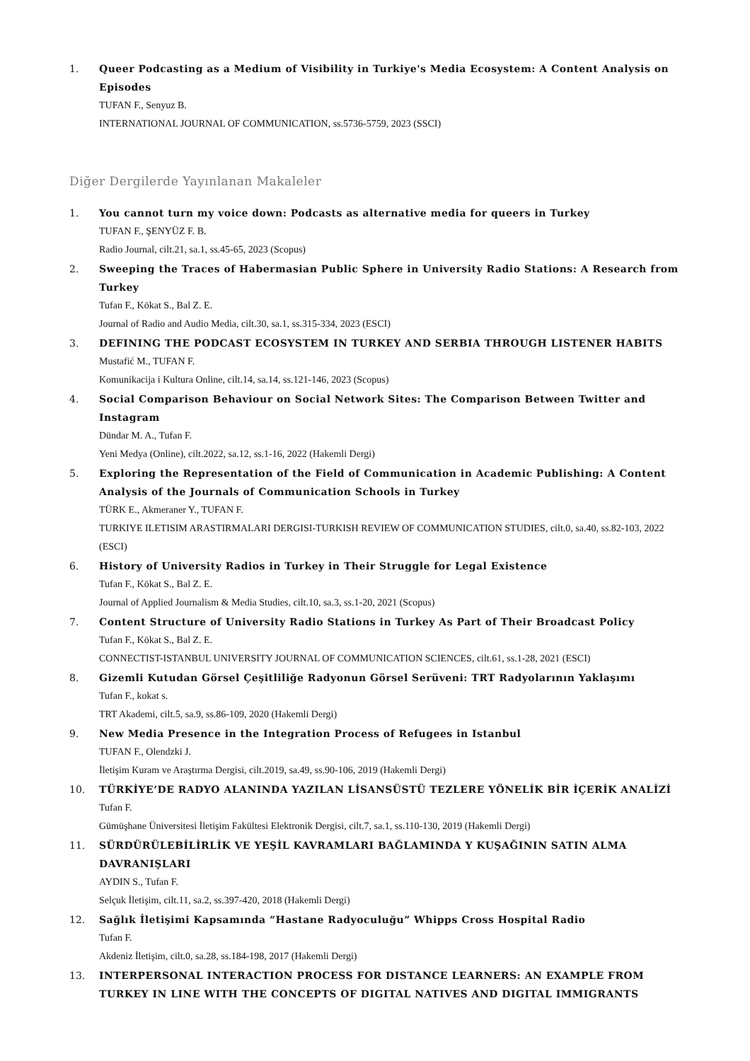1. Queer Podcasting as a Medium of Visibility in Turkiye's Media Ecosystem: A Content Analysis on Episodes
TUFAN F., Senyuz B.
INTERNATIONAL JOURNAL OF COMMUNICATION, ss.5736-5759, 2023 (SSCI)
Diğer Dergilerde Yayınlanan Makaleler
1. You cannot turn my voice down: Podcasts as alternative media for queers in Turkey
TUFAN F., ŞENYÜZ F. B.
Radio Journal, cilt.21, sa.1, ss.45-65, 2023 (Scopus)
2. Sweeping the Traces of Habermasian Public Sphere in University Radio Stations: A Research from Turkey
Tufan F., Kökat S., Bal Z. E.
Journal of Radio and Audio Media, cilt.30, sa.1, ss.315-334, 2023 (ESCI)
3. DEFINING THE PODCAST ECOSYSTEM IN TURKEY AND SERBIA THROUGH LISTENER HABITS
Mustafić M., TUFAN F.
Komunikacija i Kultura Online, cilt.14, sa.14, ss.121-146, 2023 (Scopus)
4. Social Comparison Behaviour on Social Network Sites: The Comparison Between Twitter and Instagram
Dündar M. A., Tufan F.
Yeni Medya (Online), cilt.2022, sa.12, ss.1-16, 2022 (Hakemli Dergi)
5. Exploring the Representation of the Field of Communication in Academic Publishing: A Content Analysis of the Journals of Communication Schools in Turkey
TÜRK E., Akmeraner Y., TUFAN F.
TURKIYE ILETISIM ARASTIRMALARI DERGISI-TURKISH REVIEW OF COMMUNICATION STUDIES, cilt.0, sa.40, ss.82-103, 2022 (ESCI)
6. History of University Radios in Turkey in Their Struggle for Legal Existence
Tufan F., Kökat S., Bal Z. E.
Journal of Applied Journalism & Media Studies, cilt.10, sa.3, ss.1-20, 2021 (Scopus)
7. Content Structure of University Radio Stations in Turkey As Part of Their Broadcast Policy
Tufan F., Kökat S., Bal Z. E.
CONNECTIST-ISTANBUL UNIVERSITY JOURNAL OF COMMUNICATION SCIENCES, cilt.61, ss.1-28, 2021 (ESCI)
8. Gizemli Kutudan Görsel Çeşitliliğe Radyonun Görsel Serüveni: TRT Radyolarının Yaklaşımı
Tufan F., kokat s.
TRT Akademi, cilt.5, sa.9, ss.86-109, 2020 (Hakemli Dergi)
9. New Media Presence in the Integration Process of Refugees in Istanbul
TUFAN F., Olendzki J.
İletişim Kuram ve Araştırma Dergisi, cilt.2019, sa.49, ss.90-106, 2019 (Hakemli Dergi)
10. TÜRKİYE’DE RADYO ALANINDA YAZILAN LİSANSÜSTÜ TEZLERE YÖNELİK BİR İÇERİK ANALİZİ
Tufan F.
Gümüşhane Üniversitesi İletişim Fakültesi Elektronik Dergisi, cilt.7, sa.1, ss.110-130, 2019 (Hakemli Dergi)
11. SÜRDÜRÜLEBİLİRLİK VE YEŞİL KAVRAMLARI BAĞLAMINDA Y KUŞAĞININ SATIN ALMA DAVRANIŞLARI
AYDIN S., Tufan F.
Selçuk İletişim, cilt.11, sa.2, ss.397-420, 2018 (Hakemli Dergi)
12. Sağlık İletişimi Kapsamında “Hastane Radyoculuğu” Whipps Cross Hospital Radio
Tufan F.
Akdeniz İletişim, cilt.0, sa.28, ss.184-198, 2017 (Hakemli Dergi)
13. INTERPERSONAL INTERACTION PROCESS FOR DISTANCE LEARNERS: AN EXAMPLE FROM TURKEY IN LINE WITH THE CONCEPTS OF DIGITAL NATIVES AND DIGITAL IMMIGRANTS